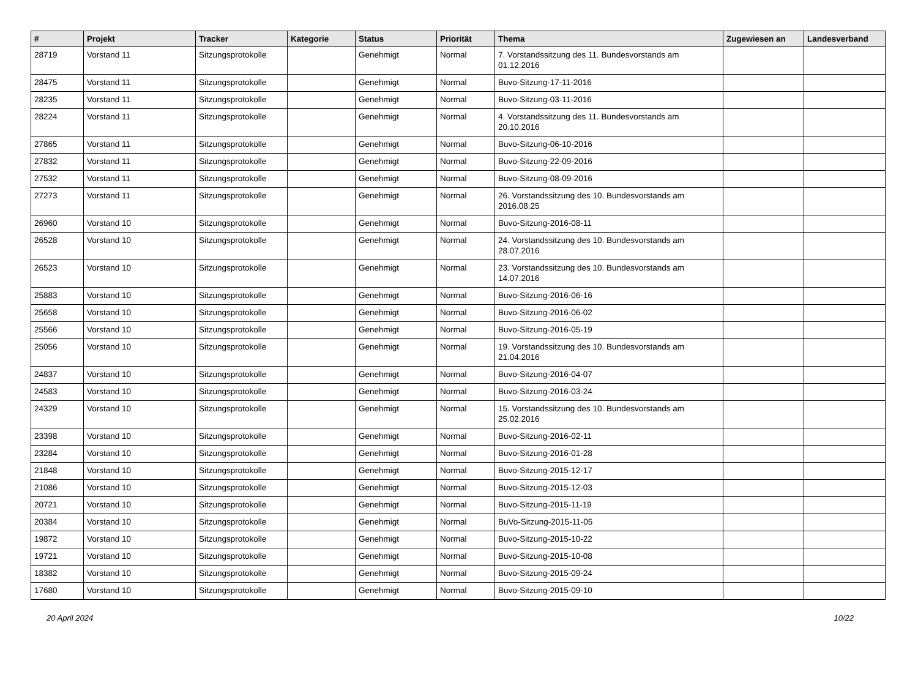| # | Projekt | Tracker | Kategorie | Status | Priorität | Thema | Zugewiesen an | Landesverband |
| --- | --- | --- | --- | --- | --- | --- | --- | --- |
| 28719 | Vorstand 11 | Sitzungsprotokolle | | Genehmigt | Normal | 7. Vorstandssitzung des 11. Bundesvorstands am 01.12.2016 | | |
| 28475 | Vorstand 11 | Sitzungsprotokolle | | Genehmigt | Normal | Buvo-Sitzung-17-11-2016 | | |
| 28235 | Vorstand 11 | Sitzungsprotokolle | | Genehmigt | Normal | Buvo-Sitzung-03-11-2016 | | |
| 28224 | Vorstand 11 | Sitzungsprotokolle | | Genehmigt | Normal | 4. Vorstandssitzung des 11. Bundesvorstands am 20.10.2016 | | |
| 27865 | Vorstand 11 | Sitzungsprotokolle | | Genehmigt | Normal | Buvo-Sitzung-06-10-2016 | | |
| 27832 | Vorstand 11 | Sitzungsprotokolle | | Genehmigt | Normal | Buvo-Sitzung-22-09-2016 | | |
| 27532 | Vorstand 11 | Sitzungsprotokolle | | Genehmigt | Normal | Buvo-Sitzung-08-09-2016 | | |
| 27273 | Vorstand 11 | Sitzungsprotokolle | | Genehmigt | Normal | 26. Vorstandssitzung des 10. Bundesvorstands am 2016.08.25 | | |
| 26960 | Vorstand 10 | Sitzungsprotokolle | | Genehmigt | Normal | Buvo-Sitzung-2016-08-11 | | |
| 26528 | Vorstand 10 | Sitzungsprotokolle | | Genehmigt | Normal | 24. Vorstandssitzung des 10. Bundesvorstands am 28.07.2016 | | |
| 26523 | Vorstand 10 | Sitzungsprotokolle | | Genehmigt | Normal | 23. Vorstandssitzung des 10. Bundesvorstands am 14.07.2016 | | |
| 25883 | Vorstand 10 | Sitzungsprotokolle | | Genehmigt | Normal | Buvo-Sitzung-2016-06-16 | | |
| 25658 | Vorstand 10 | Sitzungsprotokolle | | Genehmigt | Normal | Buvo-Sitzung-2016-06-02 | | |
| 25566 | Vorstand 10 | Sitzungsprotokolle | | Genehmigt | Normal | Buvo-Sitzung-2016-05-19 | | |
| 25056 | Vorstand 10 | Sitzungsprotokolle | | Genehmigt | Normal | 19. Vorstandssitzung des 10. Bundesvorstands am 21.04.2016 | | |
| 24837 | Vorstand 10 | Sitzungsprotokolle | | Genehmigt | Normal | Buvo-Sitzung-2016-04-07 | | |
| 24583 | Vorstand 10 | Sitzungsprotokolle | | Genehmigt | Normal | Buvo-Sitzung-2016-03-24 | | |
| 24329 | Vorstand 10 | Sitzungsprotokolle | | Genehmigt | Normal | 15. Vorstandssitzung des 10. Bundesvorstands am 25.02.2016 | | |
| 23398 | Vorstand 10 | Sitzungsprotokolle | | Genehmigt | Normal | Buvo-Sitzung-2016-02-11 | | |
| 23284 | Vorstand 10 | Sitzungsprotokolle | | Genehmigt | Normal | Buvo-Sitzung-2016-01-28 | | |
| 21848 | Vorstand 10 | Sitzungsprotokolle | | Genehmigt | Normal | Buvo-Sitzung-2015-12-17 | | |
| 21086 | Vorstand 10 | Sitzungsprotokolle | | Genehmigt | Normal | Buvo-Sitzung-2015-12-03 | | |
| 20721 | Vorstand 10 | Sitzungsprotokolle | | Genehmigt | Normal | Buvo-Sitzung-2015-11-19 | | |
| 20384 | Vorstand 10 | Sitzungsprotokolle | | Genehmigt | Normal | BuVo-Sitzung-2015-11-05 | | |
| 19872 | Vorstand 10 | Sitzungsprotokolle | | Genehmigt | Normal | Buvo-Sitzung-2015-10-22 | | |
| 19721 | Vorstand 10 | Sitzungsprotokolle | | Genehmigt | Normal | Buvo-Sitzung-2015-10-08 | | |
| 18382 | Vorstand 10 | Sitzungsprotokolle | | Genehmigt | Normal | Buvo-Sitzung-2015-09-24 | | |
| 17680 | Vorstand 10 | Sitzungsprotokolle | | Genehmigt | Normal | Buvo-Sitzung-2015-09-10 | | |
20 April 2024 10/22